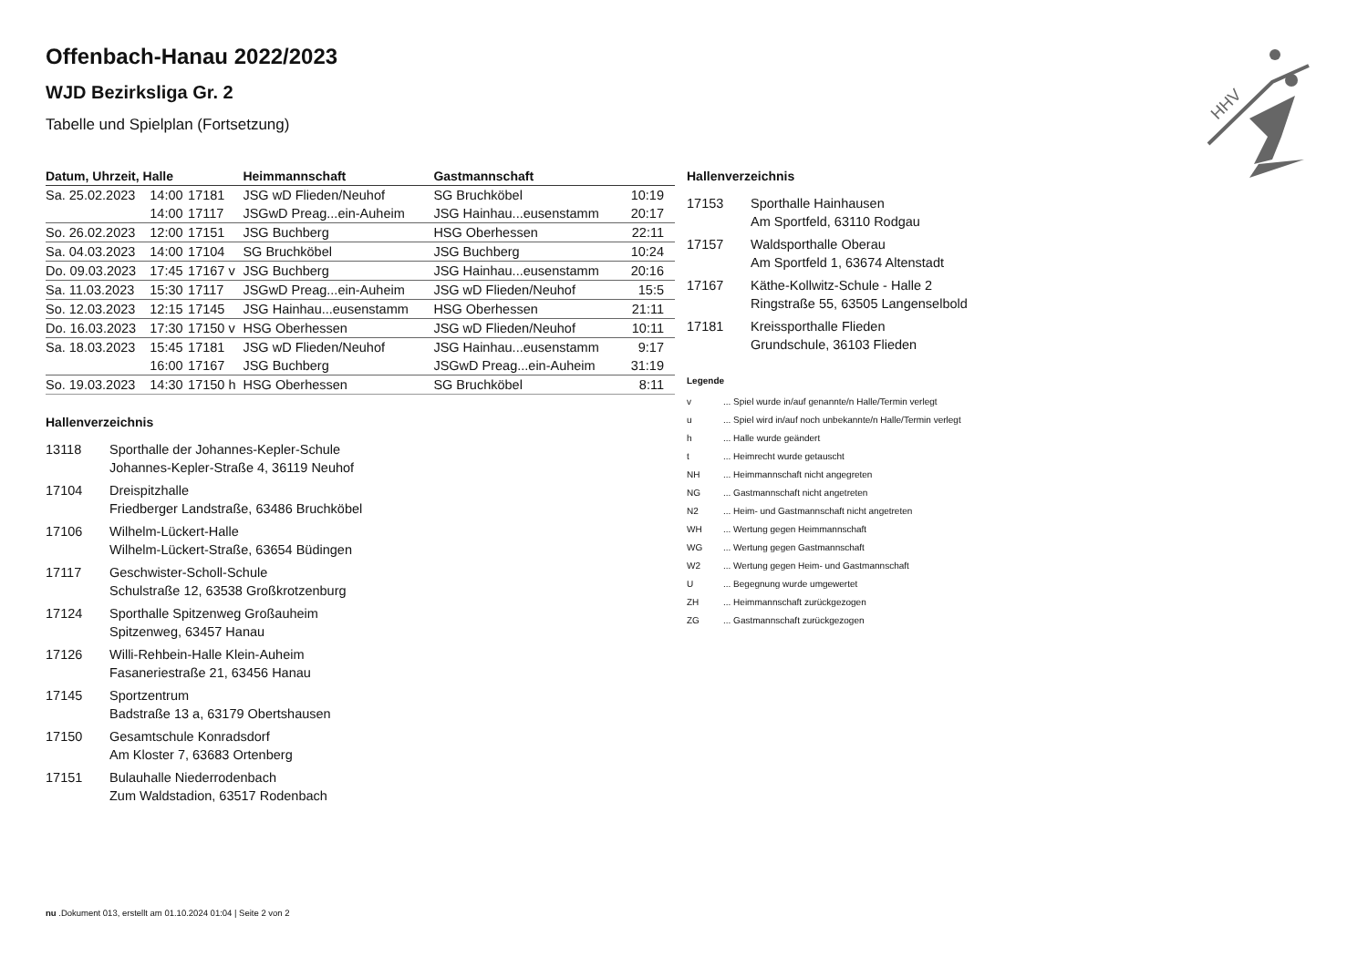Offenbach-Hanau 2022/2023
WJD Bezirksliga Gr. 2
Tabelle und Spielplan (Fortsetzung)
| Datum, Uhrzeit, Halle | | | Heimmannschaft | Gastmannschaft | |
| --- | --- | --- | --- | --- | --- |
| Sa. 25.02.2023 | 14:00 | 17181 | JSG wD Flieden/Neuhof | SG Bruchköbel | 10:19 |
| | 14:00 | 17117 | JSGwD Preag...ein-Auheim | JSG Hainhau...eusenstamm | 20:17 |
| So. 26.02.2023 | 12:00 | 17151 | JSG Buchberg | HSG Oberhessen | 22:11 |
| Sa. 04.03.2023 | 14:00 | 17104 | SG Bruchköbel | JSG Buchberg | 10:24 |
| Do. 09.03.2023 | 17:45 | 17167 v | JSG Buchberg | JSG Hainhau...eusenstamm | 20:16 |
| Sa. 11.03.2023 | 15:30 | 17117 | JSGwD Preag...ein-Auheim | JSG wD Flieden/Neuhof | 15:5 |
| So. 12.03.2023 | 12:15 | 17145 | JSG Hainhau...eusenstamm | HSG Oberhessen | 21:11 |
| Do. 16.03.2023 | 17:30 | 17150 v | HSG Oberhessen | JSG wD Flieden/Neuhof | 10:11 |
| Sa. 18.03.2023 | 15:45 | 17181 | JSG wD Flieden/Neuhof | JSG Hainhau...eusenstamm | 9:17 |
| | 16:00 | 17167 | JSG Buchberg | JSGwD Preag...ein-Auheim | 31:19 |
| So. 19.03.2023 | 14:30 | 17150 h | HSG Oberhessen | SG Bruchköbel | 8:11 |
Hallenverzeichnis
13118 Sporthalle der Johannes-Kepler-Schule
Johannes-Kepler-Straße 4, 36119 Neuhof
17104 Dreispitzhalle
Friedberger Landstraße, 63486 Bruchköbel
17106 Wilhelm-Lückert-Halle
Wilhelm-Lückert-Straße, 63654 Büdingen
17117 Geschwister-Scholl-Schule
Schulstraße 12, 63538 Großkrotzenburg
17124 Sporthalle Spitzenweg Großauheim
Spitzenweg, 63457 Hanau
17126 Willi-Rehbein-Halle Klein-Auheim
Fasaneriestraße 21, 63456 Hanau
17145 Sportzentrum
Badstraße 13 a, 63179 Obertshausen
17150 Gesamtschule Konradsdorf
Am Kloster 7, 63683 Ortenberg
17151 Bulauhalle Niederrodenbach
Zum Waldstadion, 63517 Rodenbach
Hallenverzeichnis
17153 Sporthalle Hainhausen
Am Sportfeld, 63110 Rodgau
17157 Waldsporthalle Oberau
Am Sportfeld 1, 63674 Altenstadt
17167 Käthe-Kollwitz-Schule - Halle 2
Ringstraße 55, 63505 Langenselbold
17181 Kreissporthalle Flieden
Grundschule, 36103 Flieden
Legende
v... Spiel wurde in/auf genannte/n Halle/Termin verlegt
u... Spiel wird in/auf noch unbekannte/n Halle/Termin verlegt
h... Halle wurde geändert
t... Heimrecht wurde getauscht
NH... Heimmannschaft nicht angegreten
NG... Gastmannschaft nicht angetreten
N2... Heim- und Gastmannschaft nicht angetreten
WH... Wertung gegen Heimmannschaft
WG... Wertung gegen Gastmannschaft
W2... Wertung gegen Heim- und Gastmannschaft
U... Begegnung wurde umgewertet
ZH... Heimmannschaft zurückgezogen
ZG... Gastmannschaft zurückgezogen
HHV
nu .Dokument 013, erstellt am 01.10.2024 01:04 | Seite 2 von 2